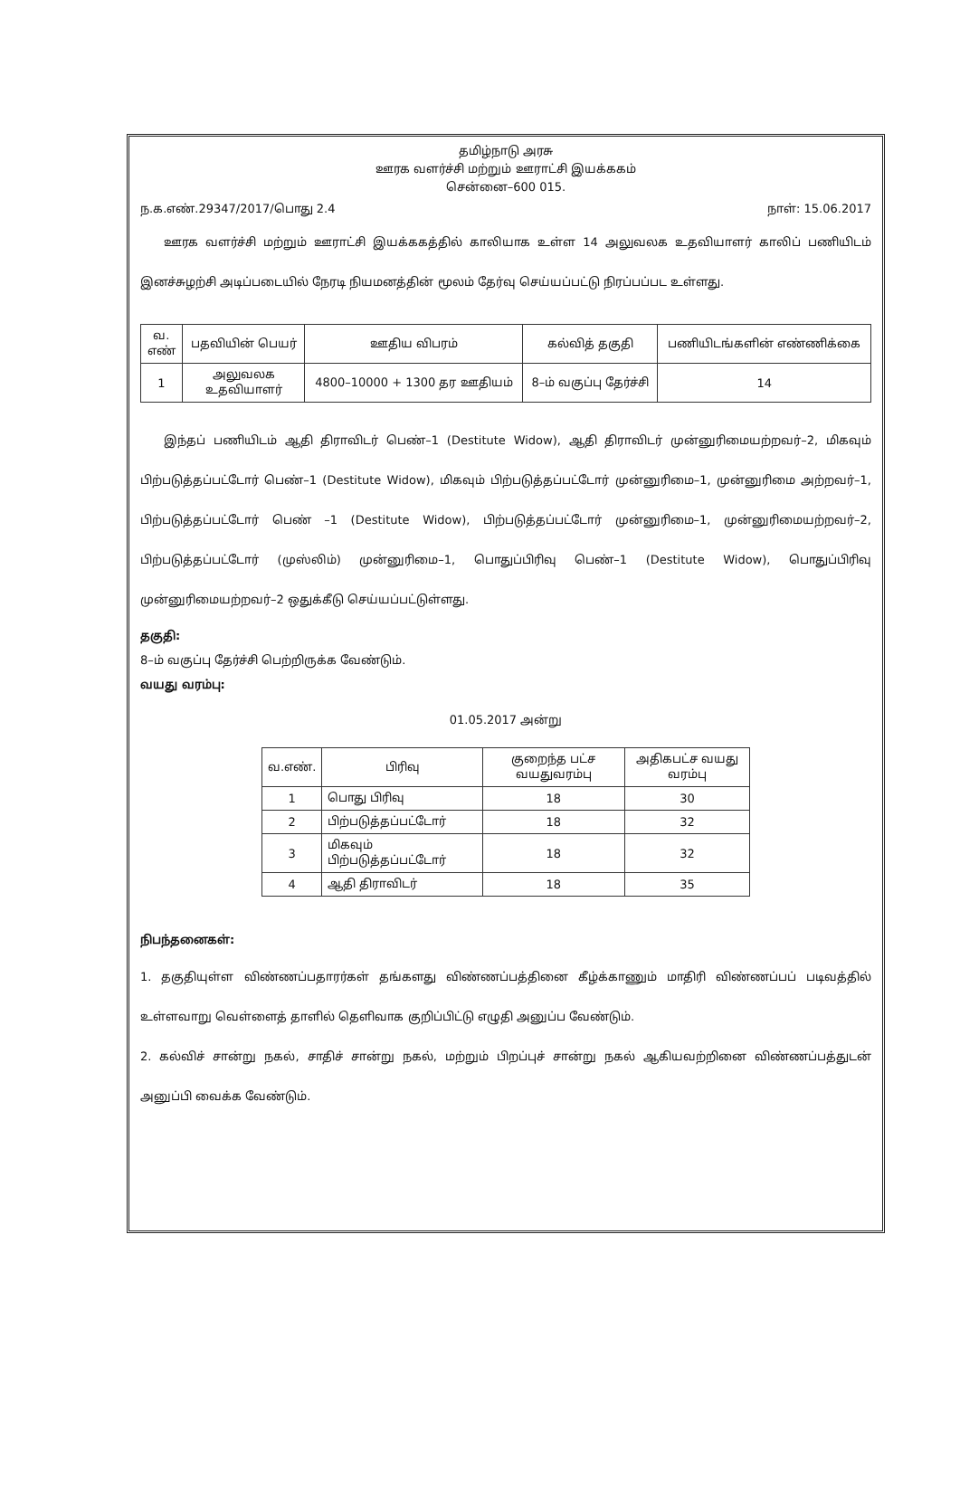தமிழ்நாடு அரசு
ஊரக வளர்ச்சி மற்றும் ஊராட்சி இயக்ககம்
சென்னை–600 015.
ந.க.எண்.29347/2017/பொது 2.4 நாள்: 15.06.2017
  ஊரக வளர்ச்சி மற்றும் ஊராட்சி இயக்ககத்தில் காலியாக உள்ள 14 அலுவலக உதவியாளர் காலிப் பணியிடம் இனச்சுழற்சி அடிப்படையில் நேரடி நியமனத்தின் மூலம் தேர்வு செய்யப்பட்டு நிரப்பப்பட உள்ளது.
| வ. எண் | பதவியின் பெயர் | ஊதிய விபரம் | கல்வித் தகுதி | பணியிடங்களின் எண்ணிக்கை |
| --- | --- | --- | --- | --- |
| 1 | அலுவலக உதவியாளர் | 4800–10000 + 1300 தர ஊதியம் | 8–ம் வகுப்பு தேர்ச்சி | 14 |
  இந்தப் பணியிடம் ஆதி திராவிடர் பெண்–1 (Destitute Widow), ஆதி திராவிடர் முன்னுரிமையற்றவர்–2, மிகவும் பிற்படுத்தப்பட்டோர் பெண்–1 (Destitute Widow), மிகவும் பிற்படுத்தப்பட்டோர் முன்னுரிமை–1, முன்னுரிமை அற்றவர்–1, பிற்படுத்தப்பட்டோர் பெண் –1 (Destitute Widow), பிற்படுத்தப்பட்டோர் முன்னுரிமை–1, முன்னுரிமையற்றவர்–2, பிற்படுத்தப்பட்டோர் (முஸ்லிம்) முன்னுரிமை–1, பொதுப்பிரிவு பெண்–1 (Destitute Widow), பொதுப்பிரிவு முன்னுரிமையற்றவர்–2 ஒதுக்கீடு செய்யப்பட்டுள்ளது.
தகுதி:
8–ம் வகுப்பு தேர்ச்சி பெற்றிருக்க வேண்டும்.
வயது வரம்பு:
01.05.2017 அன்று
| வ.எண். | பிரிவு | குறைந்த பட்ச வயதுவரம்பு | அதிகபட்ச வயது வரம்பு |
| --- | --- | --- | --- |
| 1 | பொது பிரிவு | 18 | 30 |
| 2 | பிற்படுத்தப்பட்டோர் | 18 | 32 |
| 3 | மிகவும் பிற்படுத்தப்பட்டோர் | 18 | 32 |
| 4 | ஆதி திராவிடர் | 18 | 35 |
நிபந்தனைகள்:
1. தகுதியுள்ள விண்ணப்பதாரர்கள் தங்களது விண்ணப்பத்தினை கீழ்க்காணும் மாதிரி விண்ணப்பப் படிவத்தில் உள்ளவாறு வெள்ளைத் தாளில் தெளிவாக குறிப்பிட்டு எழுதி அனுப்ப வேண்டும்.
2. கல்விச் சான்று நகல், சாதிச் சான்று நகல், மற்றும் பிறப்புச் சான்று நகல் ஆகியவற்றினை விண்ணப்பத்துடன் அனுப்பி வைக்க வேண்டும்.